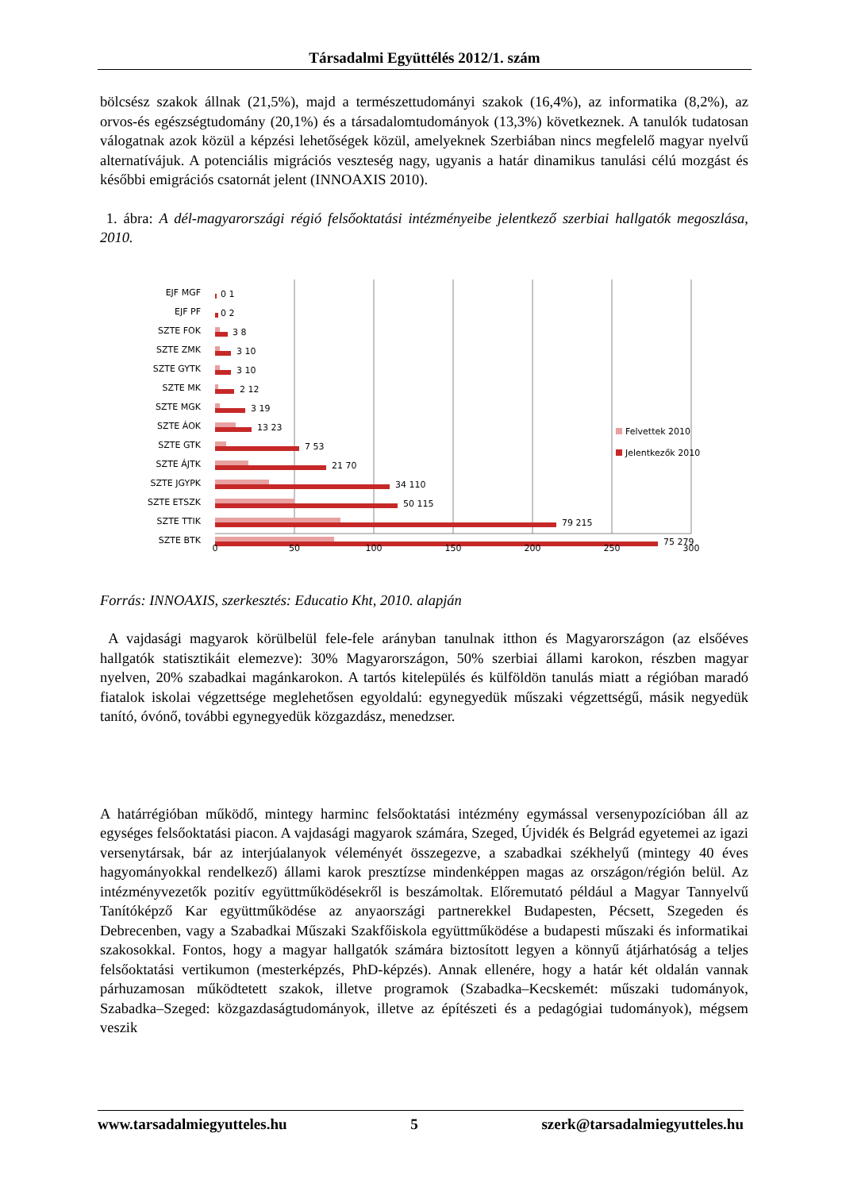Társadalmi Együttélés 2012/1. szám
bölcsész szakok állnak (21,5%), majd a természettudományi szakok (16,4%), az informatika (8,2%), az orvos-és egészségtudomány (20,1%) és a társadalomtudományok (13,3%) következnek. A tanulók tudatosan válogatnak azok közül a képzési lehetőségek közül, amelyeknek Szerbiában nincs megfelelő magyar nyelvű alternatívájuk. A potenciális migrációs veszteség nagy, ugyanis a határ dinamikus tanulási célú mozgást és későbbi emigrációs csatornát jelent (INNOAXIS 2010).
1. ábra: A dél-magyarországi régió felsőoktatási intézményeibe jelentkező szerbiai hallgatók megoszlása, 2010.
EJF MGF
EJF PF
SZTE FOK
SZTE ZMK
SZTE GYTK
SZTE MK
SZTE MGK
SZTE ÁOK
SZTE GTK
SZTE ÁJTK
SZTE JGYPK
SZTE ETSZK
SZTE TTIK
SZTE BTK
0 1
0 2
3 8
3 10
3 10
2 12
3 19
13 23
7 53
21 70
34 110
50 115
79 215
75 279
0
50
100
150
200
250
300
Felvettek 2010
Jelentkezők 2010
Forrás: INNOAXIS, szerkesztés: Educatio Kht, 2010. alapján
A vajdasági magyarok körülbelül fele-fele arányban tanulnak itthon és Magyarországon (az elsőéves hallgatók statisztikáit elemezve): 30% Magyarországon, 50% szerbiai állami karokon, részben magyar nyelven, 20% szabadkai magánkarokon. A tartós kitelepülés és külföldön tanulás miatt a régióban maradó fiatalok iskolai végzettsége meglehetősen egyoldalú: egynegyedük műszaki végzettségű, másik negyedük tanító, óvónő, további egynegyedük közgazdász, menedzser.
A határrégióban működő, mintegy harminc felsőoktatási intézmény egymással versenypozícióban áll az egységes felsőoktatási piacon. A vajdasági magyarok számára, Szeged, Újvidék és Belgrád egyetemei az igazi versenytársak, bár az interjúalanyok véleményét összegezve, a szabadkai székhelyű (mintegy 40 éves hagyományokkal rendelkező) állami karok presztízse mindenképpen magas az országon/régión belül. Az intézményvezetők pozitív együttműködésekről is beszámoltak. Előremutató például a Magyar Tannyelvű Tanítóképző Kar együttműködése az anyaországi partnerekkel Budapesten, Pécsett, Szegeden és Debrecenben, vagy a Szabadkai Műszaki Szakfőiskola együttműködése a budapesti műszaki és informatikai szakosokkal. Fontos, hogy a magyar hallgatók számára biztosított legyen a könnyű átjárhatóság a teljes felsőoktatási vertikumon (mesterképzés, PhD-képzés). Annak ellenére, hogy a határ két oldalán vannak párhuzamosan működtetett szakok, illetve programok (Szabadka–Kecskemét: műszaki tudományok, Szabadka–Szeged: közgazdaságtudományok, illetve az építészeti és a pedagógiai tudományok), mégsem veszik
www.tarsadalmiegyutteles.hu 5 szerk@tarsadalmiegyutteles.hu